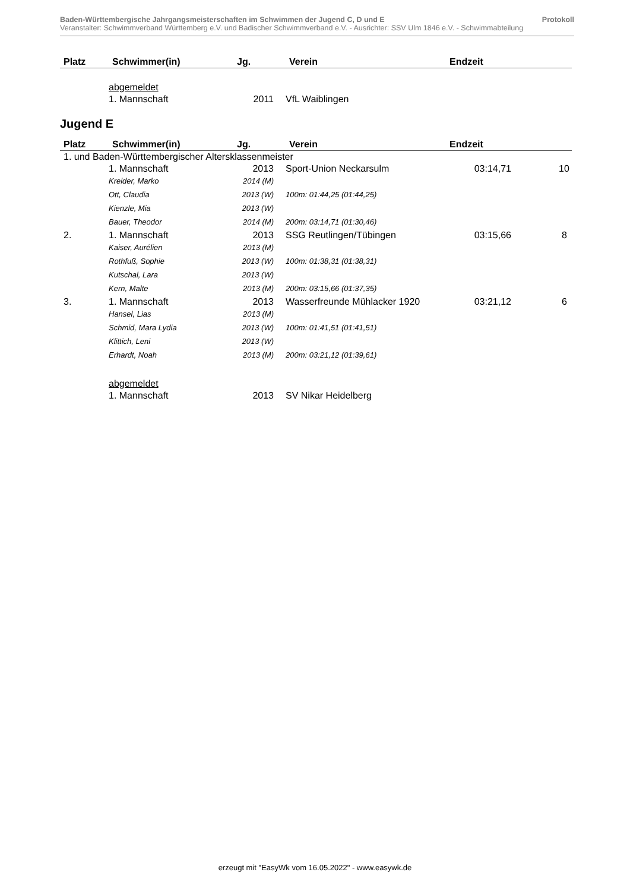Baden-Württembergische Jahrgangsmeisterschaften im Schwimmen der Jugend C, D und E Protokoll
Veranstalter: Schwimmverband Württemberg e.V. und Badischer Schwimmverband e.V. - Ausrichter: SSV Ulm 1846 e.V. - Schwimmabteilung
| Platz | Schwimmer(in) | Jg. | Verein | Endzeit | |
| --- | --- | --- | --- | --- | --- |
| | abgemeldet | | | | |
| | 1. Mannschaft | 2011 | VfL Waiblingen | | |
Jugend E
| Platz | Schwimmer(in) | Jg. | Verein | Endzeit | |
| --- | --- | --- | --- | --- | --- |
| 1. und Baden-Württembergischer Altersklassenmeister | | | | | |
| | 1. Mannschaft | 2013 | Sport-Union Neckarsulm | 03:14,71 | 10 |
| | Kreider, Marko | 2014 (M) | | | |
| | Ott, Claudia | 2013 (W) | 100m: 01:44,25 (01:44,25) | | |
| | Kienzle, Mia | 2013 (W) | | | |
| | Bauer, Theodor | 2014 (M) | 200m: 03:14,71 (01:30,46) | | |
| 2. | 1. Mannschaft | 2013 | SSG Reutlingen/Tübingen | 03:15,66 | 8 |
| | Kaiser, Aurélien | 2013 (M) | | | |
| | Rothfuß, Sophie | 2013 (W) | 100m: 01:38,31 (01:38,31) | | |
| | Kutschal, Lara | 2013 (W) | | | |
| | Kern, Malte | 2013 (M) | 200m: 03:15,66 (01:37,35) | | |
| 3. | 1. Mannschaft | 2013 | Wasserfreunde Mühlacker 1920 | 03:21,12 | 6 |
| | Hansel, Lias | 2013 (M) | | | |
| | Schmid, Mara Lydia | 2013 (W) | 100m: 01:41,51 (01:41,51) | | |
| | Klittich, Leni | 2013 (W) | | | |
| | Erhardt, Noah | 2013 (M) | 200m: 03:21,12 (01:39,61) | | |
| | abgemeldet | | | | |
| | 1. Mannschaft | 2013 | SV Nikar Heidelberg | | |
erzeugt mit "EasyWk vom 16.05.2022" - www.easywk.de